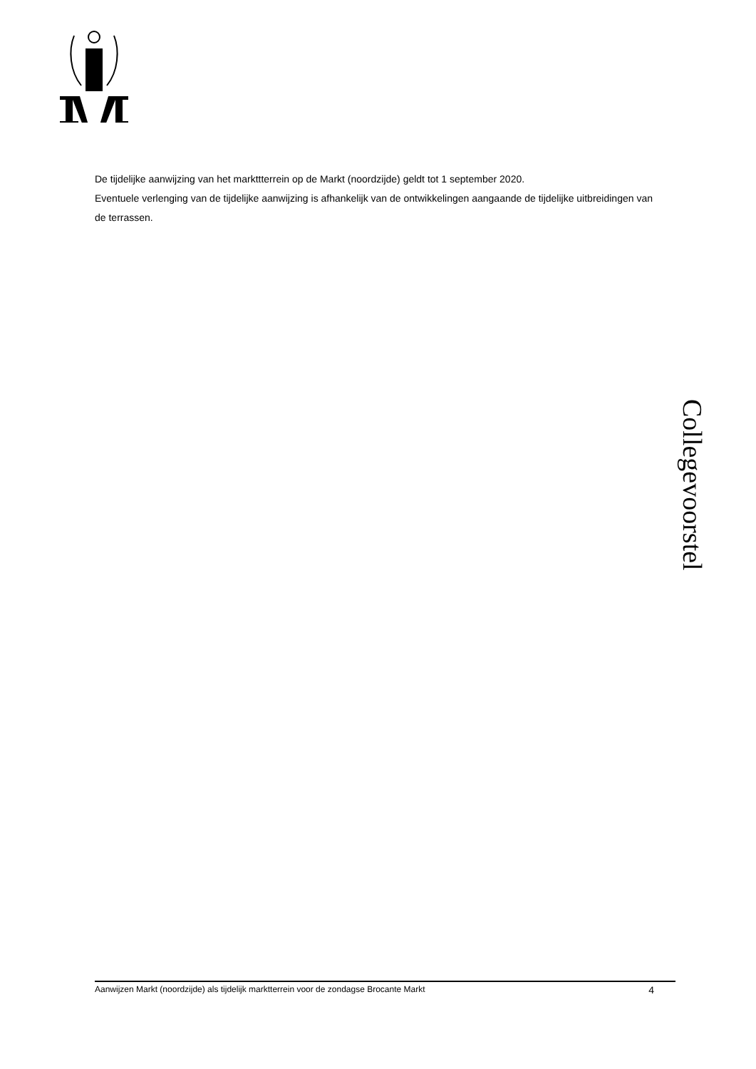De tijdelijke aanwijzing van het markttterrein op de Markt (noordzijde) geldt tot 1 september 2020.
Eventuele verlenging van de tijdelijke aanwijzing is afhankelijk van de ontwikkelingen aangaande de tijdelijke uitbreidingen van de terrassen.
Collegevoorstel
Aanwijzen Markt (noordzijde) als tijdelijk marktterrein voor de zondagse Brocante Markt 4